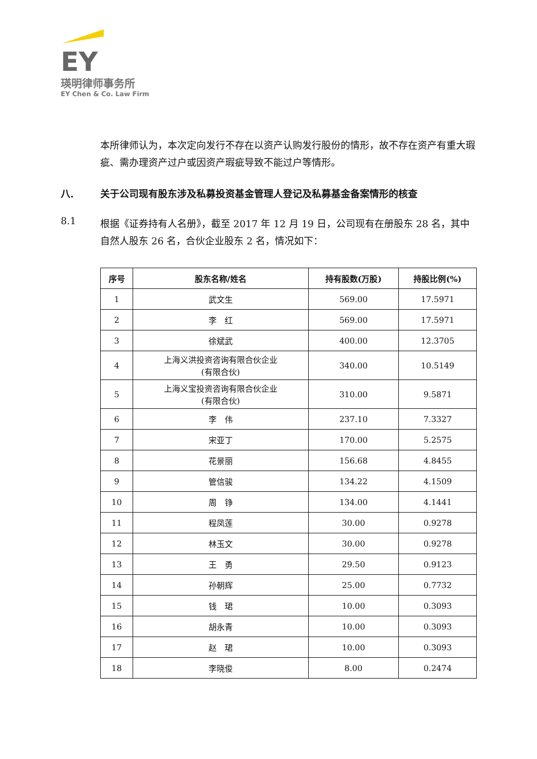EY
瑛明律师事务所
EY Chen & Co. Law Firm
本所律师认为，本次定向发行不存在以资产认购发行股份的情形，故不存在资产有重大瑕疵、需办理资产过户或因资产瑕疵导致不能过户等情形。
八. 关于公司现有股东涉及私募投资基金管理人登记及私募基金备案情形的核查
8.1
根据《证券持有人名册》，截至 2017 年 12 月 19 日，公司现有在册股东 28 名，其中自然人股东 26 名，合伙企业股东 2 名，情况如下：
| 序号 | 股东名称/姓名 | 持有股数(万股) | 持股比例(%) |
| --- | --- | --- | --- |
| 1 | 武文生 | 569.00 | 17.5971 |
| 2 | 李 红 | 569.00 | 17.5971 |
| 3 | 徐斌武 | 400.00 | 12.3705 |
| 4 | 上海义洪投资咨询有限合伙企业 (有限合伙) | 340.00 | 10.5149 |
| 5 | 上海义宝投资咨询有限合伙企业 (有限合伙) | 310.00 | 9.5871 |
| 6 | 李 伟 | 237.10 | 7.3327 |
| 7 | 宋亚丁 | 170.00 | 5.2575 |
| 8 | 花景丽 | 156.68 | 4.8455 |
| 9 | 管信骏 | 134.22 | 4.1509 |
| 10 | 周 铮 | 134.00 | 4.1441 |
| 11 | 程凤莲 | 30.00 | 0.9278 |
| 12 | 林玉文 | 30.00 | 0.9278 |
| 13 | 王 勇 | 29.50 | 0.9123 |
| 14 | 孙朝辉 | 25.00 | 0.7732 |
| 15 | 钱 珺 | 10.00 | 0.3093 |
| 16 | 胡永青 | 10.00 | 0.3093 |
| 17 | 赵 珺 | 10.00 | 0.3093 |
| 18 | 李晓俊 | 8.00 | 0.2474 |